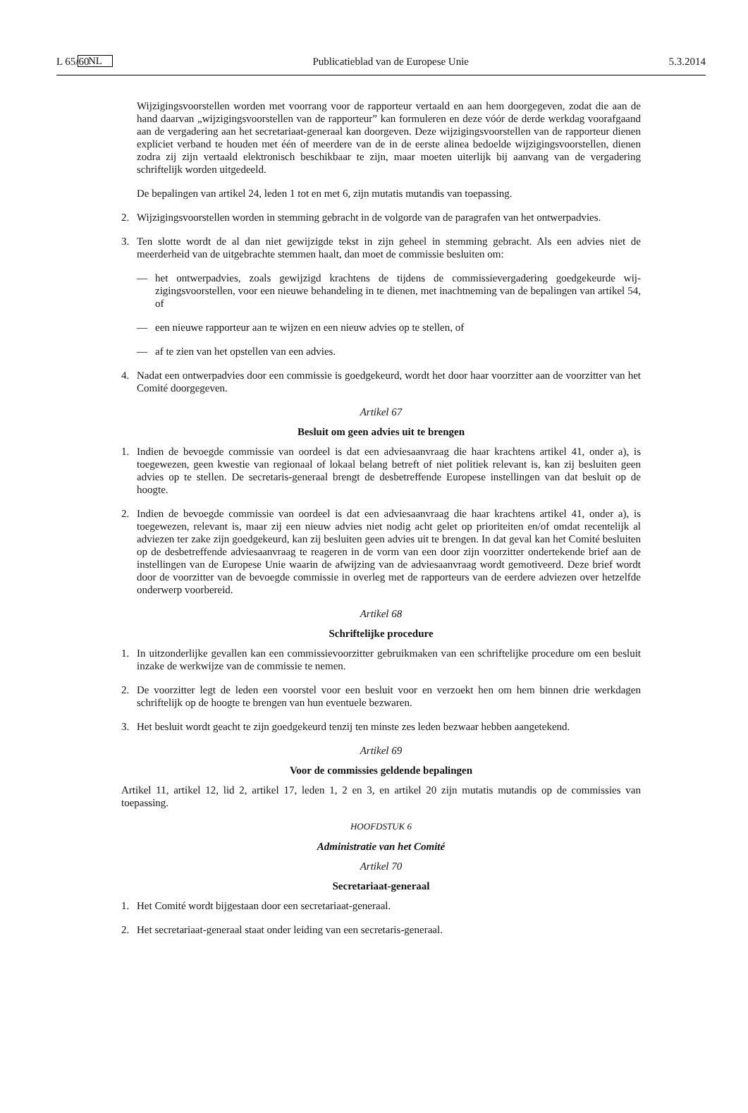L 65/60 NL Publicatieblad van de Europese Unie 5.3.2014
Wijzigingsvoorstellen worden met voorrang voor de rapporteur vertaald en aan hem doorgegeven, zodat die aan de hand daarvan „wijzigingsvoorstellen van de rapporteur” kan formuleren en deze vóór de derde werkdag voorafgaand aan de vergadering aan het secretariaat-generaal kan doorgeven. Deze wijzigings­voorstellen van de rapporteur dienen expliciet verband te houden met één of meerdere van de in de eerste alinea bedoelde wijzigingsvoorstellen, dienen zodra zij zijn vertaald elektronisch beschikbaar te zijn, maar moeten uiterlijk bij aanvang van de vergadering schriftelijk worden uitgedeeld.
De bepalingen van artikel 24, leden 1 tot en met 6, zijn mutatis mutandis van toepassing.
2. Wijzigingsvoorstellen worden in stemming gebracht in de volgorde van de paragrafen van het ontwerp­advies.
3. Ten slotte wordt de al dan niet gewijzigde tekst in zijn geheel in stemming gebracht. Als een advies niet de meerderheid van de uitgebrachte stemmen haalt, dan moet de commissie besluiten om:
— het ontwerpadvies, zoals gewijzigd krachtens de tijdens de commissievergadering goedgekeurde wij­zigingsvoorstellen, voor een nieuwe behandeling in te dienen, met inachtneming van de bepalingen van artikel 54, of
— een nieuwe rapporteur aan te wijzen en een nieuw advies op te stellen, of
— af te zien van het opstellen van een advies.
4. Nadat een ontwerpadvies door een commissie is goedgekeurd, wordt het door haar voorzitter aan de voorzitter van het Comité doorgegeven.
Artikel 67
Besluit om geen advies uit te brengen
1. Indien de bevoegde commissie van oordeel is dat een adviesaanvraag die haar krachtens artikel 41, onder a), is toegewezen, geen kwestie van regionaal of lokaal belang betreft of niet politiek relevant is, kan zij besluiten geen advies op te stellen. De secretaris-generaal brengt de desbetreffende Europese instellingen van dat besluit op de hoogte.
2. Indien de bevoegde commissie van oordeel is dat een adviesaanvraag die haar krachtens artikel 41, onder a), is toegewezen, relevant is, maar zij een nieuw advies niet nodig acht gelet op prioriteiten en/of omdat recentelijk al adviezen ter zake zijn goedgekeurd, kan zij besluiten geen advies uit te brengen. In dat geval kan het Comité besluiten op de desbetreffende adviesaanvraag te reageren in de vorm van een door zijn voorzitter ondertekende brief aan de instellingen van de Europese Unie waarin de afwijzing van de adviesaanvraag wordt gemotiveerd. Deze brief wordt door de voorzitter van de bevoegde commissie in overleg met de rapporteurs van de eerdere adviezen over hetzelfde onderwerp voorbereid.
Artikel 68
Schriftelijke procedure
1. In uitzonderlijke gevallen kan een commissievoorzitter gebruikmaken van een schriftelijke procedure om een besluit inzake de werkwijze van de commissie te nemen.
2. De voorzitter legt de leden een voorstel voor een besluit voor en verzoekt hen om hem binnen drie werkdagen schriftelijk op de hoogte te brengen van hun eventuele bezwaren.
3. Het besluit wordt geacht te zijn goedgekeurd tenzij ten minste zes leden bezwaar hebben aangetekend.
Artikel 69
Voor de commissies geldende bepalingen
Artikel 11, artikel 12, lid 2, artikel 17, leden 1, 2 en 3, en artikel 20 zijn mutatis mutandis op de commissies van toepassing.
HOOFDSTUK 6
Administratie van het Comité
Artikel 70
Secretariaat-generaal
1. Het Comité wordt bijgestaan door een secretariaat-generaal.
2. Het secretariaat-generaal staat onder leiding van een secretaris-generaal.